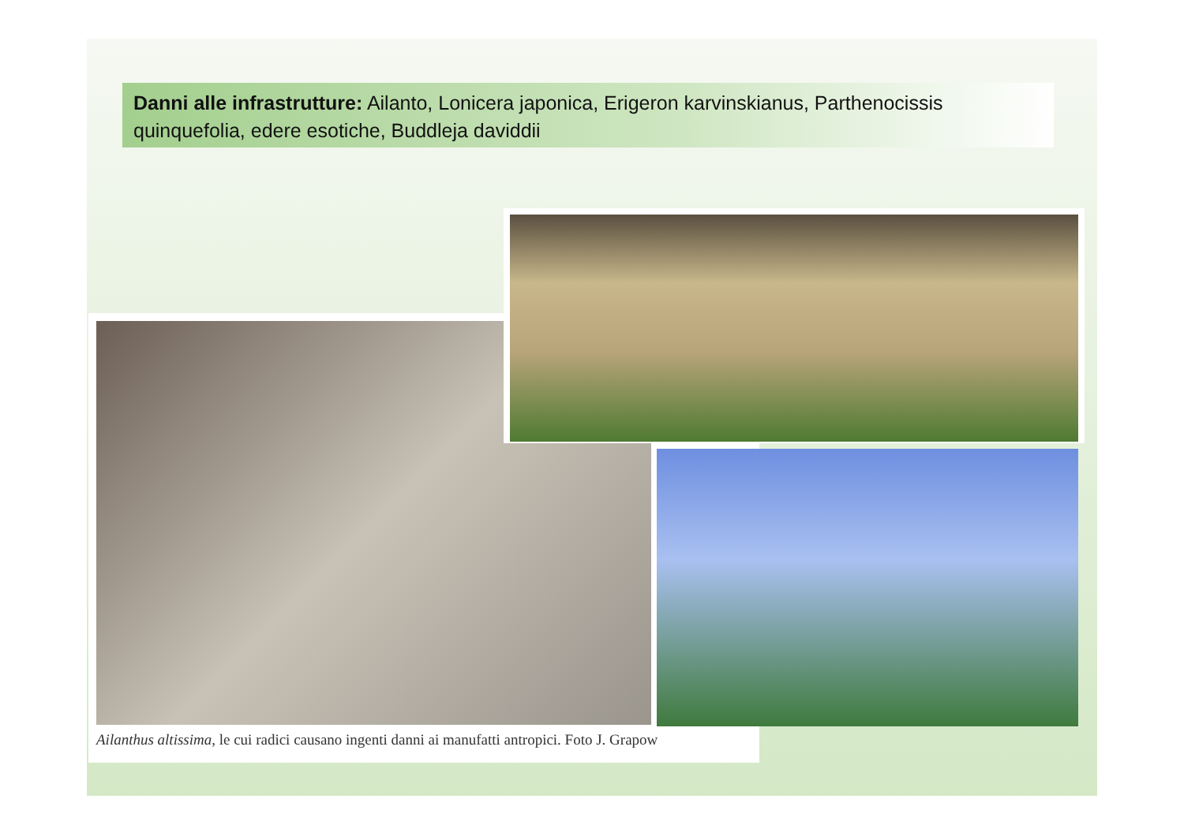Danni alle infrastrutture: Ailanto, Lonicera japonica, Erigeron karvinskianus, Parthenocissis quinquefolia, edere esotiche, Buddleja daviddii
Ailanthus altissima, le cui radici causano ingenti danni ai manufatti antropici. Foto J. Grapow